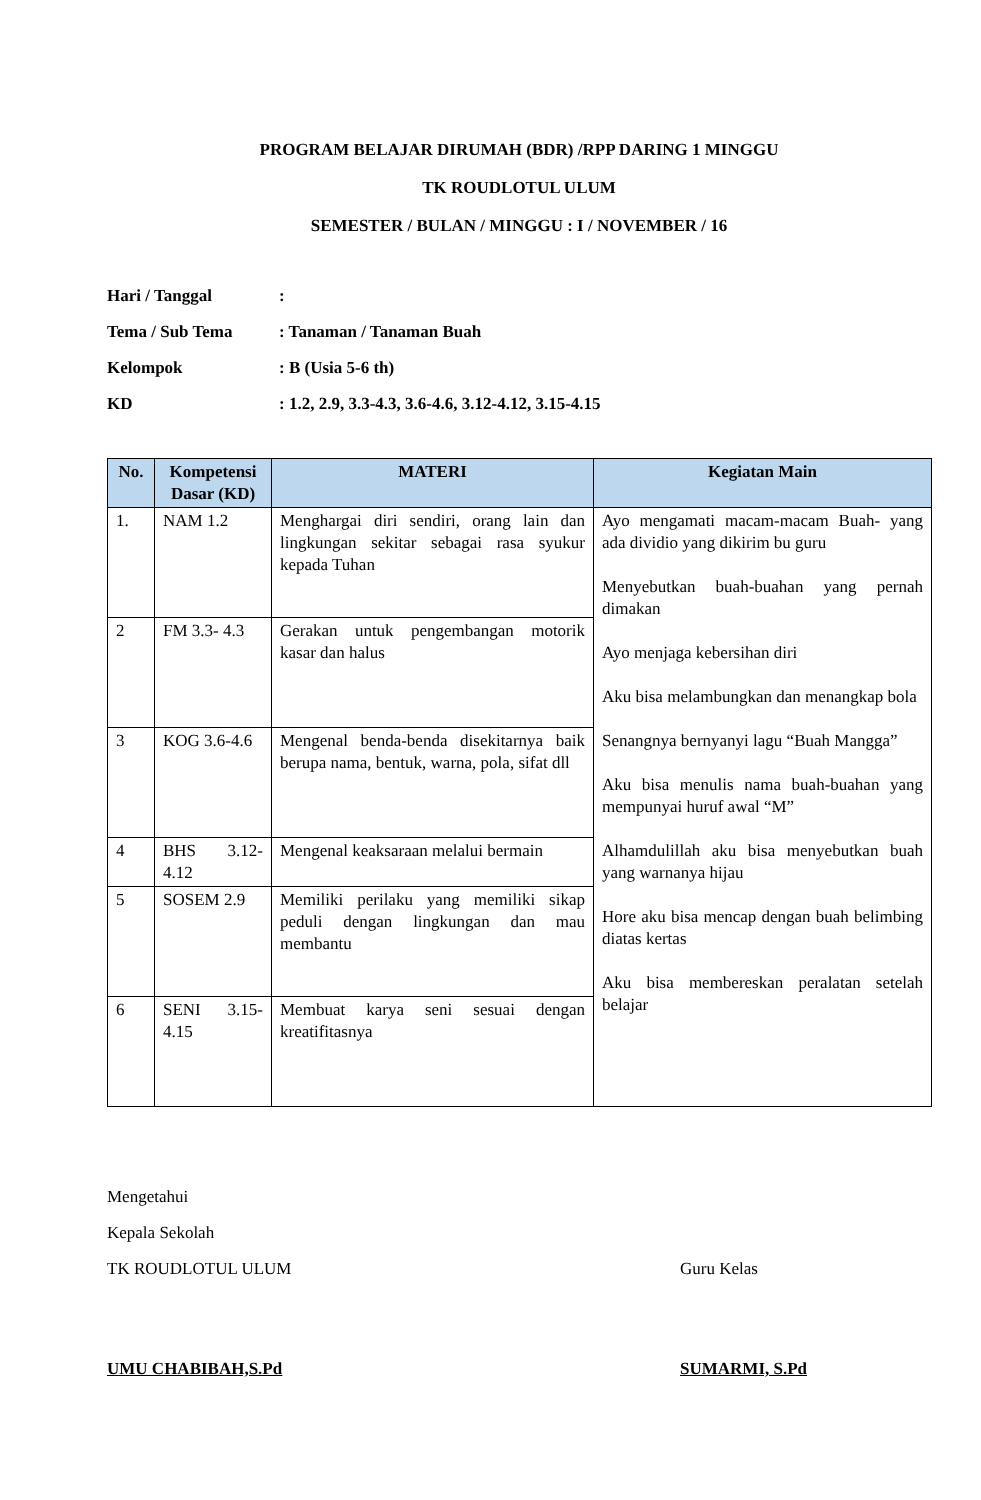PROGRAM BELAJAR DIRUMAH (BDR) /RPP DARING 1 MINGGU
TK ROUDLOTUL ULUM
SEMESTER / BULAN / MINGGU : I / NOVEMBER / 16
Hari / Tanggal:
Tema / Sub Tema: Tanaman / Tanaman Buah
Kelompok: B (Usia 5-6 th)
KD: 1.2, 2.9, 3.3-4.3, 3.6-4.6, 3.12-4.12, 3.15-4.15
| No. | Kompetensi Dasar (KD) | MATERI | Kegiatan Main |
| --- | --- | --- | --- |
| 1. | NAM 1.2 | Menghargai diri sendiri, orang lain dan lingkungan sekitar sebagai rasa syukur kepada Tuhan | Ayo mengamati macam-macam Buah- yang ada dividio yang dikirim bu guru Menyebutkan buah-buahan yang pernah dimakan Ayo menjaga kebersihan diri Aku bisa melambungkan dan menangkap bola Senangnya bernyanyi lagu “Buah Mangga” Aku bisa menulis nama buah-buahan yang mempunyai huruf awal “M” Alhamdulillah aku bisa menyebutkan buah yang warnanya hijau Hore aku bisa mencap dengan buah belimbing diatas kertas Aku bisa membereskan peralatan setelah belajar |
| 2 | FM 3.3- 4.3 | Gerakan untuk pengembangan motorik kasar dan halus | |
| 3 | KOG 3.6-4.6 | Mengenal benda-benda disekitarnya baik berupa nama, bentuk, warna, pola, sifat dll | |
| 4 | BHS 3.12-4.12 | Mengenal keaksaraan melalui bermain | |
| 5 | SOSEM 2.9 | Memiliki perilaku yang memiliki sikap peduli dengan lingkungan dan mau membantu | |
| 6 | SENI 3.15-4.15 | Membuat karya seni sesuai dengan kreatifitasnya | |
Mengetahui
Kepala Sekolah
TK ROUDLOTUL ULUM Guru Kelas
UMU CHABIBAH,S.Pd SUMARMI, S.Pd